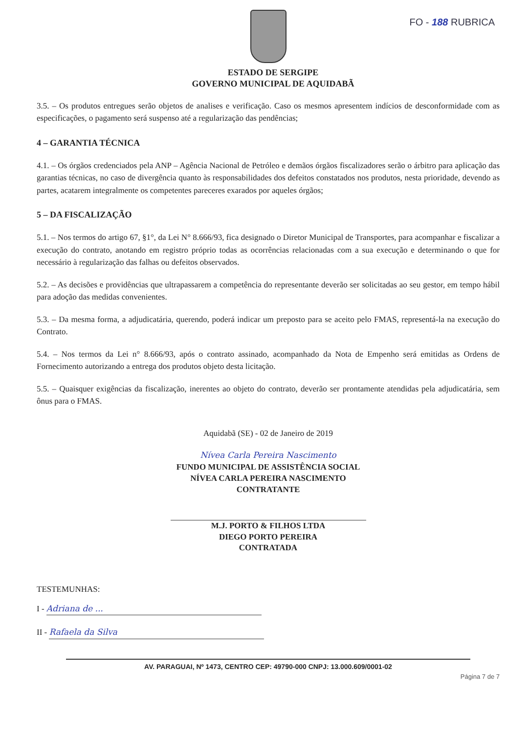FO - 188 RUBRICA
ESTADO DE SERGIPE
GOVERNO MUNICIPAL DE AQUIDABÃ
3.5. – Os produtos entregues serão objetos de analises e verificação. Caso os mesmos apresentem indícios de desconformidade com as especificações, o pagamento será suspenso até a regularização das pendências;
4 – GARANTIA TÉCNICA
4.1. – Os órgãos credenciados pela ANP – Agência Nacional de Petróleo e demãos órgãos fiscalizadores serão o árbitro para aplicação das garantias técnicas, no caso de divergência quanto às responsabilidades dos defeitos constatados nos produtos, nesta prioridade, devendo as partes, acatarem integralmente os competentes pareceres exarados por aqueles órgãos;
5 – DA FISCALIZAÇÃO
5.1. – Nos termos do artigo 67, §1°, da Lei N° 8.666/93, fica designado o Diretor Municipal de Transportes, para acompanhar e fiscalizar a execução do contrato, anotando em registro próprio todas as ocorrências relacionadas com a sua execução e determinando o que for necessário à regularização das falhas ou defeitos observados.
5.2. – As decisões e providências que ultrapassarem a competência do representante deverão ser solicitadas ao seu gestor, em tempo hábil para adoção das medidas convenientes.
5.3. – Da mesma forma, a adjudicatária, querendo, poderá indicar um preposto para se aceito pelo FMAS, representá-la na execução do Contrato.
5.4. – Nos termos da Lei n° 8.666/93, após o contrato assinado, acompanhado da Nota de Empenho será emitidas as Ordens de Fornecimento autorizando a entrega dos produtos objeto desta licitação.
5.5. – Quaisquer exigências da fiscalização, inerentes ao objeto do contrato, deverão ser prontamente atendidas pela adjudicatária, sem ônus para o FMAS.
Aquidabã (SE) - 02 de Janeiro de 2019
Nívea Carla Pereira Nascimento
FUNDO MUNICIPAL DE ASSISTÊNCIA SOCIAL
NÍVEA CARLA PEREIRA NASCIMENTO
CONTRATANTE
M.J. PORTO & FILHOS LTDA
DIEGO PORTO PEREIRA
CONTRATADA
TESTEMUNHAS:
I - Adriana de ...
II - Rafaela da Silva
AV. PARAGUAI, Nº 1473, CENTRO CEP: 49790-000 CNPJ: 13.000.609/0001-02
Página 7 de 7